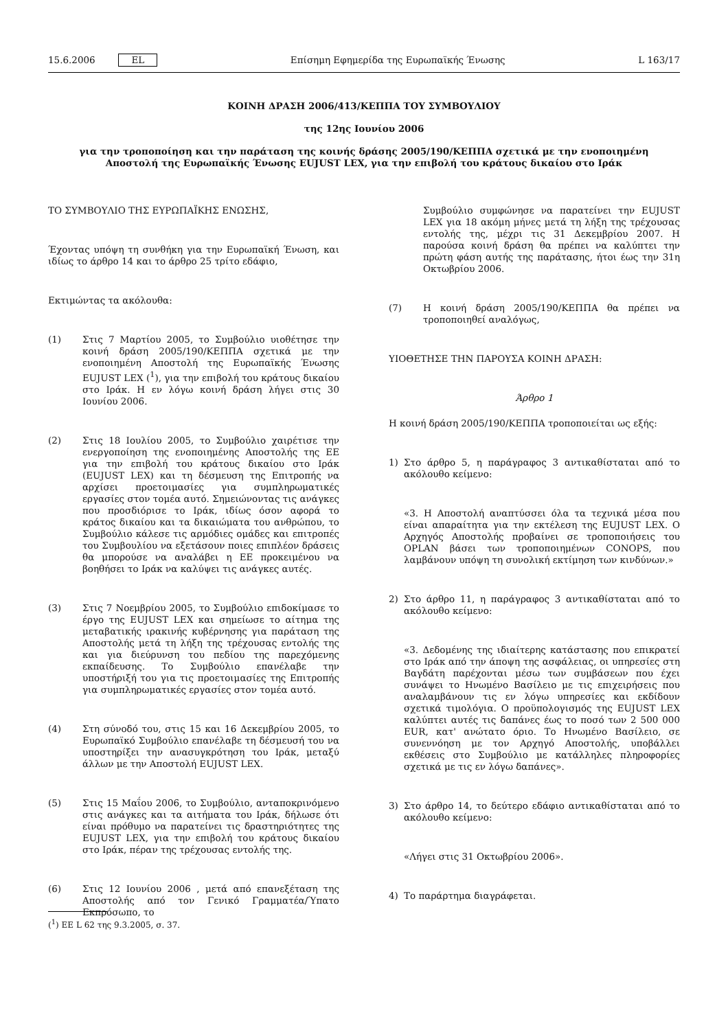15.6.2006 EL Επίσημη Εφημερίδα της Ευρωπαϊκής Ένωσης L 163/17
ΚΟΙΝΗ ΔΡΑΣΗ 2006/413/ΚΕΠΠΑ ΤΟΥ ΣΥΜΒΟΥΛΙΟΥ
της 12ης Ιουνίου 2006
για την τροποποίηση και την παράταση της κοινής δράσης 2005/190/ΚΕΠΠΑ σχετικά με την ενοποιημένη
Αποστολή της Ευρωπαϊκής Ένωσης EUJUST LEX, για την επιβολή του κράτους δικαίου στο Ιράκ
ΤΟ ΣΥΜΒΟΥΛΙΟ ΤΗΣ ΕΥΡΩΠΑΪΚΗΣ ΕΝΩΣΗΣ,
Έχοντας υπόψη τη συνθήκη για την Ευρωπαϊκή Ένωση, και ιδίως το άρθρο 14 και το άρθρο 25 τρίτο εδάφιο,
Εκτιμώντας τα ακόλουθα:
(1) Στις 7 Μαρτίου 2005, το Συμβούλιο υιοθέτησε την κοινή δράση 2005/190/ΚΕΠΠΑ σχετικά με την ενοποιημένη Αποστολή της Ευρωπαϊκής Ένωσης EUJUST LEX (<sup>1</sup>), για την επιβολή του κράτους δικαίου στο Ιράκ. Η εν λόγω κοινή δράση λήγει στις 30 Ιουνίου 2006.
(2) Στις 18 Ιουλίου 2005, το Συμβούλιο χαιρέτισε την ενεργοποίηση της ενοποιημένης Αποστολής της ΕΕ για την επιβολή του κράτους δικαίου στο Ιράκ (EUJUST LEX) και τη δέσμευση της Επιτροπής να αρχίσει προετοιμασίες για συμπληρωματικές εργασίες στον τομέα αυτό. Σημειώνοντας τις ανάγκες που προσδιόρισε το Ιράκ, ιδίως όσον αφορά το κράτος δικαίου και τα δικαιώματα του ανθρώπου, το Συμβούλιο κάλεσε τις αρμόδιες ομάδες και επιτροπές του Συμβουλίου να εξετάσουν ποιες επιπλέον δράσεις θα μπορούσε να αναλάβει η ΕΕ προκειμένου να βοηθήσει το Ιράκ να καλύψει τις ανάγκες αυτές.
(3) Στις 7 Νοεμβρίου 2005, το Συμβούλιο επιδοκίμασε το έργο της EUJUST LEX και σημείωσε το αίτημα της μεταβατικής ιρακινής κυβέρνησης για παράταση της Αποστολής μετά τη λήξη της τρέχουσας εντολής της και για διεύρυνση του πεδίου της παρεχόμενης εκπαίδευσης. Το Συμβούλιο επανέλαβε την υποστήριξή του για τις προετοιμασίες της Επιτροπής για συμπληρωματικές εργασίες στον τομέα αυτό.
(4) Στη σύνοδό του, στις 15 και 16 Δεκεμβρίου 2005, το Ευρωπαϊκό Συμβούλιο επανέλαβε τη δέσμευσή του να υποστηρίξει την ανασυγκρότηση του Ιράκ, μεταξύ άλλων με την Αποστολή EUJUST LEX.
(5) Στις 15 Μαΐου 2006, το Συμβούλιο, ανταποκρινόμενο στις ανάγκες και τα αιτήματα του Ιράκ, δήλωσε ότι είναι πρόθυμο να παρατείνει τις δραστηριότητες της EUJUST LEX, για την επιβολή του κράτους δικαίου στο Ιράκ, πέραν της τρέχουσας εντολής της.
(6) Στις 12 Ιουνίου 2006 , μετά από επανεξέταση της Αποστολής από τον Γενικό Γραμματέα/Ύπατο Εκπρόσωπο, το
Συμβούλιο συμφώνησε να παρατείνει την EUJUST LEX για 18 ακόμη μήνες μετά τη λήξη της τρέχουσας εντολής της, μέχρι τις 31 Δεκεμβρίου 2007. Η παρούσα κοινή δράση θα πρέπει να καλύπτει την πρώτη φάση αυτής της παράτασης, ήτοι έως την 31η Οκτωβρίου 2006.
(7) Η κοινή δράση 2005/190/ΚΕΠΠΑ θα πρέπει να τροποποιηθεί αναλόγως,
ΥΙΟΘΕΤΗΣΕ ΤΗΝ ΠΑΡΟΥΣΑ ΚΟΙΝΗ ΔΡΑΣΗ:
Άρθρο 1
Η κοινή δράση 2005/190/ΚΕΠΠΑ τροποποιείται ως εξής:
1) Στο άρθρο 5, η παράγραφος 3 αντικαθίσταται από το ακόλουθο κείμενο:
«3. Η Αποστολή αναπτύσσει όλα τα τεχνικά μέσα που είναι απαραίτητα για την εκτέλεση της EUJUST LEX. Ο Αρχηγός Αποστολής προβαίνει σε τροποποιήσεις του OPLAN βάσει των τροποποιημένων CONOPS, που λαμβάνουν υπόψη τη συνολική εκτίμηση των κινδύνων.»
2) Στο άρθρο 11, η παράγραφος 3 αντικαθίσταται από το ακόλουθο κείμενο:
«3. Δεδομένης της ιδιαίτερης κατάστασης που επικρατεί στο Ιράκ από την άποψη της ασφάλειας, οι υπηρεσίες στη Βαγδάτη παρέχονται μέσω των συμβάσεων που έχει συνάψει το Ηνωμένο Βασίλειο με τις επιχειρήσεις που αναλαμβάνουν τις εν λόγω υπηρεσίες και εκδίδουν σχετικά τιμολόγια. Ο προϋπολογισμός της EUJUST LEX καλύπτει αυτές τις δαπάνες έως το ποσό των 2 500 000 EUR, κατ' ανώτατο όριο. Το Ηνωμένο Βασίλειο, σε συνεννόηση με τον Αρχηγό Αποστολής, υποβάλλει εκθέσεις στο Συμβούλιο με κατάλληλες πληροφορίες σχετικά με τις εν λόγω δαπάνες».
3) Στο άρθρο 14, το δεύτερο εδάφιο αντικαθίσταται από το ακόλουθο κείμενο:
«Λήγει στις 31 Οκτωβρίου 2006».
4) Το παράρτημα διαγράφεται.
(<sup>1</sup>) ΕΕ L 62 της 9.3.2005, σ. 37.